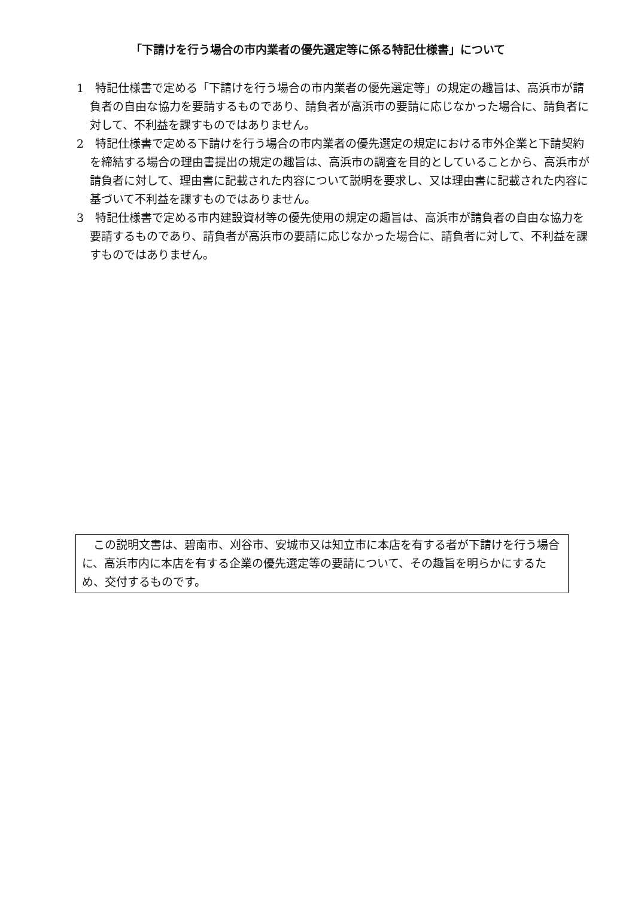「下請けを行う場合の市内業者の優先選定等に係る特記仕様書」について
1　特記仕様書で定める「下請けを行う場合の市内業者の優先選定等」の規定の趣旨は、高浜市が請負者の自由な協力を要請するものであり、請負者が高浜市の要請に応じなかった場合に、請負者に対して、不利益を課すものではありません。
2　特記仕様書で定める下請けを行う場合の市内業者の優先選定の規定における市外企業と下請契約を締結する場合の理由書提出の規定の趣旨は、高浜市の調査を目的としていることから、高浜市が請負者に対して、理由書に記載された内容について説明を要求し、又は理由書に記載された内容に基づいて不利益を課すものではありません。
3　特記仕様書で定める市内建設資材等の優先使用の規定の趣旨は、高浜市が請負者の自由な協力を要請するものであり、請負者が高浜市の要請に応じなかった場合に、請負者に対して、不利益を課すものではありません。
　この説明文書は、碧南市、刈谷市、安城市又は知立市に本店を有する者が下請けを行う場合に、高浜市内に本店を有する企業の優先選定等の要請について、その趣旨を明らかにするため、交付するものです。